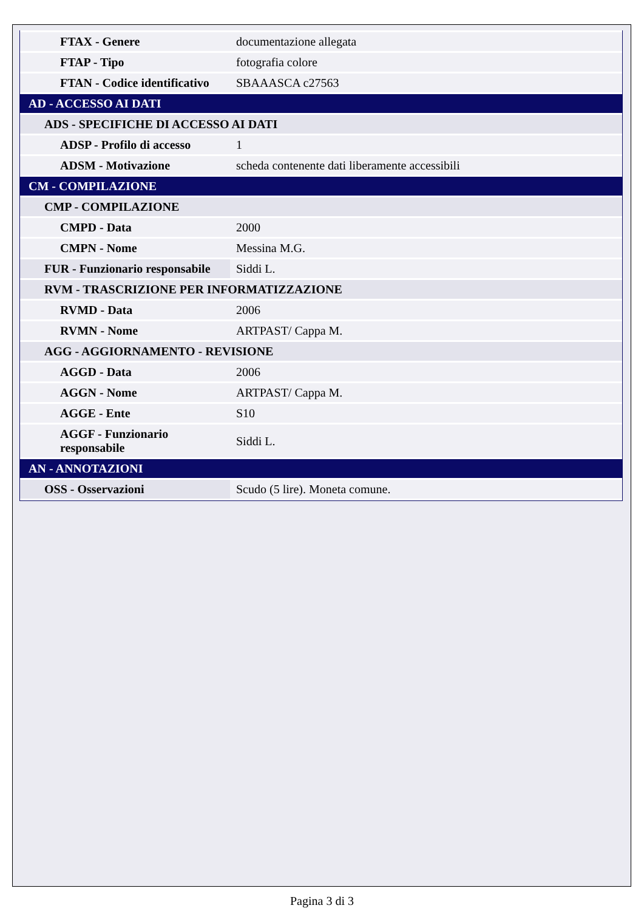| FTAX - Genere | documentazione allegata |
| FTAP - Tipo | fotografia colore |
| FTAN - Codice identificativo | SBAAASCA c27563 |
| AD - ACCESSO AI DATI | |
| ADS - SPECIFICHE DI ACCESSO AI DATI | |
| ADSP - Profilo di accesso | 1 |
| ADSM - Motivazione | scheda contenente dati liberamente accessibili |
| CM - COMPILAZIONE | |
| CMP - COMPILAZIONE | |
| CMPD - Data | 2000 |
| CMPN - Nome | Messina M.G. |
| FUR - Funzionario responsabile | Siddi L. |
| RVM - TRASCRIZIONE PER INFORMATIZZAZIONE | |
| RVMD - Data | 2006 |
| RVMN - Nome | ARTPAST/ Cappa M. |
| AGG - AGGIORNAMENTO - REVISIONE | |
| AGGD - Data | 2006 |
| AGGN - Nome | ARTPAST/ Cappa M. |
| AGGE - Ente | S10 |
| AGGF - Funzionario responsabile | Siddi L. |
| AN - ANNOTAZIONI | |
| OSS - Osservazioni | Scudo (5 lire). Moneta comune. |
Pagina 3 di 3